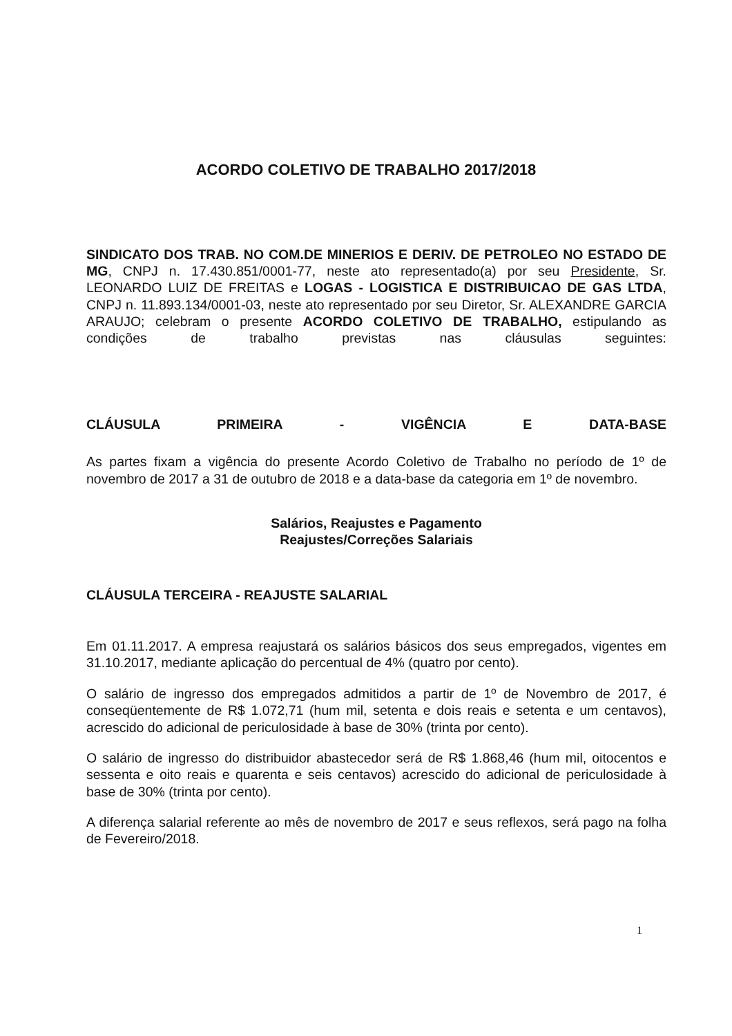ACORDO COLETIVO DE TRABALHO 2017/2018
SINDICATO DOS TRAB. NO COM.DE MINERIOS E DERIV. DE PETROLEO NO ESTADO DE MG, CNPJ n. 17.430.851/0001-77, neste ato representado(a) por seu Presidente, Sr. LEONARDO LUIZ DE FREITAS e LOGAS - LOGISTICA E DISTRIBUICAO DE GAS LTDA, CNPJ n. 11.893.134/0001-03, neste ato representado por seu Diretor, Sr. ALEXANDRE GARCIA ARAUJO; celebram o presente ACORDO COLETIVO DE TRABALHO, estipulando as condições de trabalho previstas nas cláusulas seguintes:
CLÁUSULA PRIMEIRA - VIGÊNCIA E DATA-BASE
As partes fixam a vigência do presente Acordo Coletivo de Trabalho no período de 1º de novembro de 2017 a 31 de outubro de 2018 e a data-base da categoria em 1º de novembro.
Salários, Reajustes e Pagamento
Reajustes/Correções Salariais
CLÁUSULA TERCEIRA - REAJUSTE SALARIAL
Em 01.11.2017. A empresa reajustará os salários básicos dos seus empregados, vigentes em 31.10.2017, mediante aplicação do percentual de 4% (quatro por cento).
O salário de ingresso dos empregados admitidos a partir de 1º de Novembro de 2017, é conseqüentemente de R$ 1.072,71 (hum mil, setenta e dois reais e setenta e um centavos), acrescido do adicional de periculosidade à base de 30% (trinta por cento).
O salário de ingresso do distribuidor abastecedor será de R$ 1.868,46 (hum mil, oitocentos e sessenta e oito reais e quarenta e seis centavos) acrescido do adicional de periculosidade à base de 30% (trinta por cento).
A diferença salarial referente ao mês de novembro de 2017 e seus reflexos, será pago na folha de Fevereiro/2018.
1